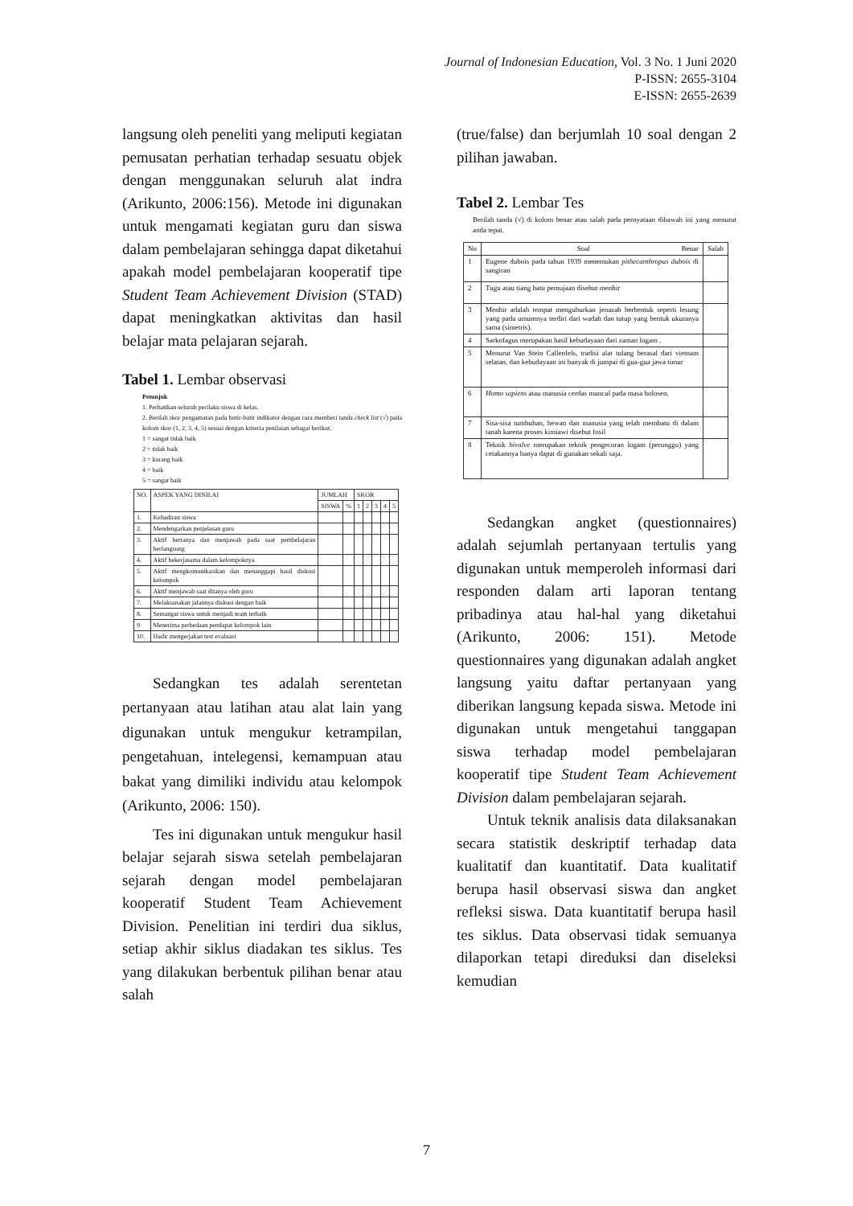Journal of Indonesian Education, Vol. 3 No. 1 Juni 2020
P-ISSN: 2655-3104
E-ISSN: 2655-2639
langsung oleh peneliti yang meliputi kegiatan pemusatan perhatian terhadap sesuatu objek dengan menggunakan seluruh alat indra (Arikunto, 2006:156). Metode ini digunakan untuk mengamati kegiatan guru dan siswa dalam pembelajaran sehingga dapat diketahui apakah model pembelajaran kooperatif tipe Student Team Achievement Division (STAD) dapat meningkatkan aktivitas dan hasil belajar mata pelajaran sejarah.
Tabel 1. Lembar observasi
Petunjuk
1. Perhatikan seluruh perilaku siswa di kelas.
2. Berilah skor pengamatan pada butir-butir indikator dengan cara memberi tanda check list (√) pada kolom skor (1, 2, 3, 4, 5) sesuai dengan kriteria penilaian sebagai berikut.
1 = sangat tidak baik
2 = tidak baik
3 = kurang baik
4 = baik
5 = sangat baik
| NO. | ASPEK YANG DINILAI | JUMLAH | | SKOR | | | | |
| --- | --- | --- | --- | --- | --- | --- | --- | --- |
| | | SISWA | % | 1 | 2 | 3 | 4 | 5 |
| 1. | Kehadiran siswa | | | | | | | |
| 2. | Mendengarkan penjelasan guru | | | | | | | |
| 3. | Aktif bertanya dan menjawab pada saat pembelajaran berlangsung | | | | | | | |
| 4. | Aktif bekerjasama dalam kelompoknya | | | | | | | |
| 5. | Aktif mengkomunikasikan dan menanggapi hasil diskusi kelompok | | | | | | | |
| 6. | Aktif menjawab saat ditanya oleh guru | | | | | | | |
| 7. | Melaksanakan jalannya diskusi dengan baik | | | | | | | |
| 8. | Semangat siswa untuk menjadi team terbaik | | | | | | | |
| 9 | Menerima perbedaan pendapat kelompok lain | | | | | | | |
| 10. | Hadir mengerjakan test evaluasi | | | | | | | |
Sedangkan tes adalah serentetan pertanyaan atau latihan atau alat lain yang digunakan untuk mengukur ketrampilan, pengetahuan, intelegensi, kemampuan atau bakat yang dimiliki individu atau kelompok (Arikunto, 2006: 150).
Tes ini digunakan untuk mengukur hasil belajar sejarah siswa setelah pembelajaran sejarah dengan model pembelajaran kooperatif Student Team Achievement Division. Penelitian ini terdiri dua siklus, setiap akhir siklus diadakan tes siklus. Tes yang dilakukan berbentuk pilihan benar atau salah
(true/false) dan berjumlah 10 soal dengan 2 pilihan jawaban.
Tabel 2. Lembar Tes
Berilah tanda (√) di kolom benar atau salah pada pernyataan dibawah ini yang menurut anda tepat.
| No | Soal Benar | Salah |
| 1 | Eugene dubois pada tahun 1939 menemukan pithecanthropus dubois di sangiran | |
| 2 | Tugu atau tiang batu pemujaan disebut menhir | |
| 3 | Menhir adalah tempat menguburkan jenazah berbentuk seperti lesung yang pada umumnya terdiri dari wadah dan tutup yang bentuk ukuranya sama (simetris). | |
| 4 | Sarkofagus merupakan hasil kebudayaan dari zaman logam . | |
| 5 | Menurut Van Stein Callenfels, tradisi alat tulang berasal dari vietnam selatan, dan kebudayaan ini banyak di jumpai di gua-gua jawa timur | |
| 6 | Homo sapiens atau manusia cerdas muncul pada masa holosen. | |
| 7 | Sisa-sisa tumbuhan, hewan dan manusia yang telah membatu di dalam tanah karena proses kimiawi disebut fosil | |
| 8 | Teknik bivalve merupakan teknik pengecoran logam (perunggu) yang cetakannya hanya dapat di gunakan sekali saja. | |
Sedangkan angket (questionnaires) adalah sejumlah pertanyaan tertulis yang digunakan untuk memperoleh informasi dari responden dalam arti laporan tentang pribadinya atau hal-hal yang diketahui (Arikunto, 2006: 151). Metode questionnaires yang digunakan adalah angket langsung yaitu daftar pertanyaan yang diberikan langsung kepada siswa. Metode ini digunakan untuk mengetahui tanggapan siswa terhadap model pembelajaran kooperatif tipe Student Team Achievement Division dalam pembelajaran sejarah.
Untuk teknik analisis data dilaksanakan secara statistik deskriptif terhadap data kualitatif dan kuantitatif. Data kualitatif berupa hasil observasi siswa dan angket refleksi siswa. Data kuantitatif berupa hasil tes siklus. Data observasi tidak semuanya dilaporkan tetapi direduksi dan diseleksi kemudian
7